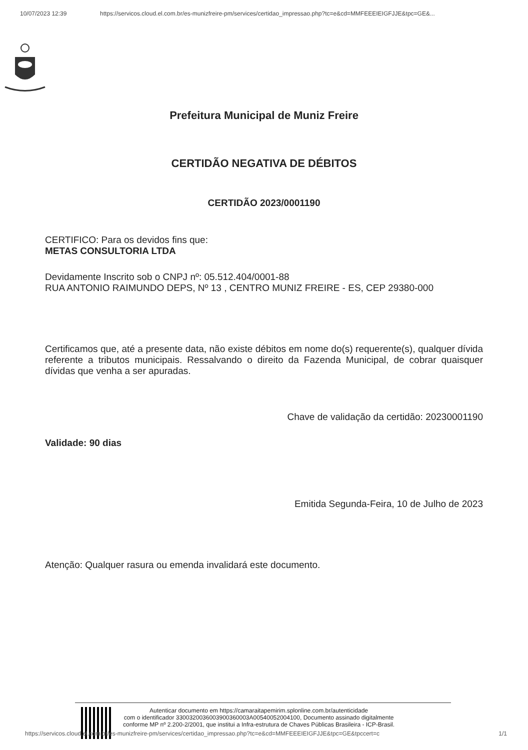10/07/2023 12:39 https://servicos.cloud.el.com.br/es-munizfreire-pm/services/certidao_impressao.php?tc=e&cd=MMFEEEIEIGFJJE&tpc=GE&...
Prefeitura Municipal de Muniz Freire
CERTIDÃO NEGATIVA DE DÉBITOS
CERTIDÃO 2023/0001190
CERTIFICO: Para os devidos fins que:
METAS CONSULTORIA LTDA
Devidamente Inscrito sob o CNPJ nº: 05.512.404/0001-88
RUA ANTONIO RAIMUNDO DEPS, Nº 13 , CENTRO MUNIZ FREIRE - ES, CEP 29380-000
Certificamos que, até a presente data, não existe débitos em nome do(s) requerente(s), qualquer dívida referente a tributos municipais. Ressalvando o direito da Fazenda Municipal, de cobrar quaisquer dívidas que venha a ser apuradas.
Chave de validação da certidão: 20230001190
Validade: 90 dias
Emitida Segunda-Feira, 10 de Julho de 2023
Atenção: Qualquer rasura ou emenda invalidará este documento.
Autenticar documento em https://camaraitapemirim.splonline.com.br/autenticidade
com o identificador 3300320036003900360003A00540052004100, Documento assinado digitalmente
conforme MP nº 2.200-2/2001, que institui a Infra-estrutura de Chaves Públicas Brasileira - ICP-Brasil.
https://servicos.cloud.el.com.br/es-munizfreire-pm/services/certidao_impressao.php?tc=e&cd=MMFEEEIEIGFJJE&tpc=GE&tpccert=c
1/1